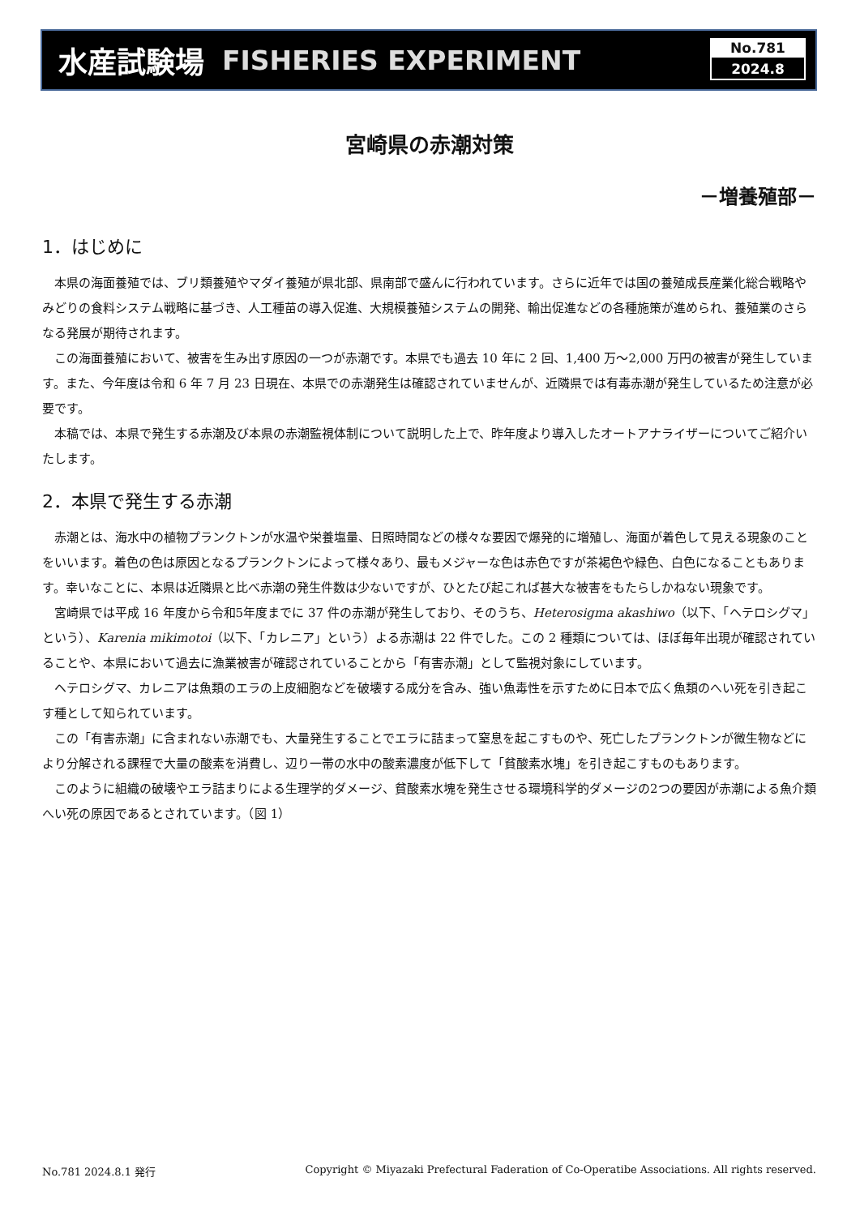水産試験場 FISHERIES EXPERIMENT
No.781
2024.8
宮崎県の赤潮対策
－増養殖部－
1．はじめに
本県の海面養殖では、ブリ類養殖やマダイ養殖が県北部、県南部で盛んに行われています。さらに近年では国の養殖成長産業化総合戦略やみどりの食料システム戦略に基づき、人工種苗の導入促進、大規模養殖システムの開発、輸出促進などの各種施策が進められ、養殖業のさらなる発展が期待されます。
この海面養殖において、被害を生み出す原因の一つが赤潮です。本県でも過去 10 年に 2 回、1,400 万～2,000 万円の被害が発生しています。また、今年度は令和 6 年 7 月 23 日現在、本県での赤潮発生は確認されていませんが、近隣県では有毒赤潮が発生しているため注意が必要です。
本稿では、本県で発生する赤潮及び本県の赤潮監視体制について説明した上で、昨年度より導入したオートアナライザーについてご紹介いたします。
2．本県で発生する赤潮
赤潮とは、海水中の植物プランクトンが水温や栄養塩量、日照時間などの様々な要因で爆発的に増殖し、海面が着色して見える現象のことをいいます。着色の色は原因となるプランクトンによって様々あり、最もメジャーな色は赤色ですが茶褐色や緑色、白色になることもあります。幸いなことに、本県は近隣県と比べ赤潮の発生件数は少ないですが、ひとたび起これば甚大な被害をもたらしかねない現象です。
宮崎県では平成 16 年度から令和5年度までに 37 件の赤潮が発生しており、そのうち、Heterosigma akashiwo（以下、「ヘテロシグマ」という）、Karenia mikimotoi（以下、「カレニア」という）よる赤潮は 22 件でした。この 2 種類については、ほぼ毎年出現が確認されていることや、本県において過去に漁業被害が確認されていることから「有害赤潮」として監視対象にしています。
ヘテロシグマ、カレニアは魚類のエラの上皮細胞などを破壊する成分を含み、強い魚毒性を示すために日本で広く魚類のへい死を引き起こす種として知られています。
この「有害赤潮」に含まれない赤潮でも、大量発生することでエラに詰まって窒息を起こすものや、死亡したプランクトンが微生物などにより分解される課程で大量の酸素を消費し、辺り一帯の水中の酸素濃度が低下して「貧酸素水塊」を引き起こすものもあります。
このように組織の破壊やエラ詰まりによる生理学的ダメージ、貧酸素水塊を発生させる環境科学的ダメージの2つの要因が赤潮による魚介類へい死の原因であるとされています。（図 1）
No.781 2024.8.1 発行 Copyright © Miyazaki Prefectural Faderation of Co-Operatibe Associations. All rights reserved.